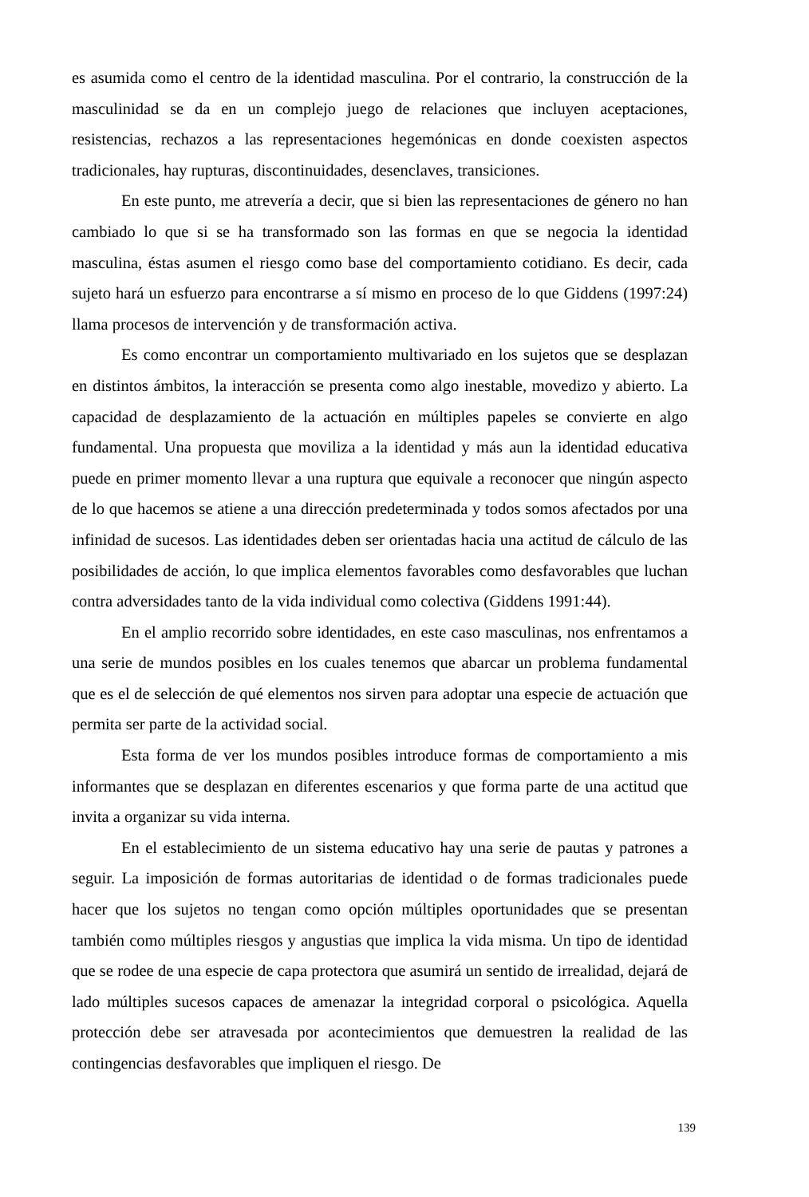es asumida como el centro de la identidad masculina. Por el contrario, la construcción de la masculinidad se da en un complejo juego de relaciones que incluyen aceptaciones, resistencias, rechazos a las representaciones hegemónicas en donde coexisten aspectos tradicionales, hay rupturas, discontinuidades, desenclaves, transiciones.
En este punto, me atrevería a decir, que si bien las representaciones de género no han cambiado lo que si se ha transformado son las formas en que se negocia la identidad masculina, éstas asumen el riesgo como base del comportamiento cotidiano. Es decir, cada sujeto hará un esfuerzo para encontrarse a sí mismo en proceso de lo que Giddens (1997:24) llama procesos de intervención y de transformación activa.
Es como encontrar un comportamiento multivariado en los sujetos que se desplazan en distintos ámbitos, la interacción se presenta como algo inestable, movedizo y abierto. La capacidad de desplazamiento de la actuación en múltiples papeles se convierte en algo fundamental. Una propuesta que moviliza a la identidad y más aun la identidad educativa puede en primer momento llevar a una ruptura que equivale a reconocer que ningún aspecto de lo que hacemos se atiene a una dirección predeterminada y todos somos afectados por una infinidad de sucesos. Las identidades deben ser orientadas hacia una actitud de cálculo de las posibilidades de acción, lo que implica elementos favorables como desfavorables que luchan contra adversidades tanto de la vida individual como colectiva (Giddens 1991:44).
En el amplio recorrido sobre identidades, en este caso masculinas, nos enfrentamos a una serie de mundos posibles en los cuales tenemos que abarcar un problema fundamental que es el de selección de qué elementos nos sirven para adoptar una especie de actuación que permita ser parte de la actividad social.
Esta forma de ver los mundos posibles introduce formas de comportamiento a mis informantes que se desplazan en diferentes escenarios y que forma parte de una actitud que invita a organizar su vida interna.
En el establecimiento de un sistema educativo hay una serie de pautas y patrones a seguir. La imposición de formas autoritarias de identidad o de formas tradicionales puede hacer que los sujetos no tengan como opción múltiples oportunidades que se presentan también como múltiples riesgos y angustias que implica la vida misma. Un tipo de identidad que se rodee de una especie de capa protectora que asumirá un sentido de irrealidad, dejará de lado múltiples sucesos capaces de amenazar la integridad corporal o psicológica. Aquella protección debe ser atravesada por acontecimientos que demuestren la realidad de las contingencias desfavorables que impliquen el riesgo. De
139